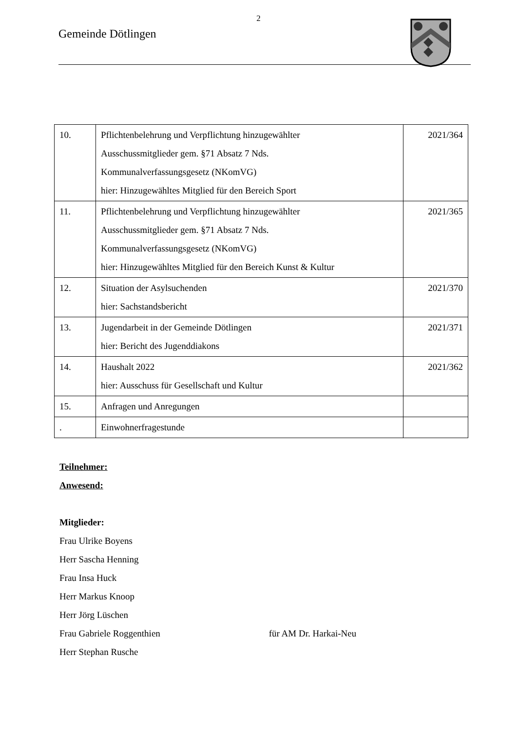2
Gemeinde Dötlingen
| 10. | Pflichtenbelehrung und Verpflichtung hinzugewählter Ausschussmitglieder gem. §71 Absatz 7 Nds. Kommunalverfassungsgesetz (NKomVG) hier: Hinzugewähltes Mitglied für den Bereich Sport | 2021/364 |
| 11. | Pflichtenbelehrung und Verpflichtung hinzugewählter Ausschussmitglieder gem. §71 Absatz 7 Nds. Kommunalverfassungsgesetz (NKomVG) hier: Hinzugewähltes Mitglied für den Bereich Kunst & Kultur | 2021/365 |
| 12. | Situation der Asylsuchenden hier: Sachstandsbericht | 2021/370 |
| 13. | Jugendarbeit in der Gemeinde Dötlingen hier: Bericht des Jugenddiakons | 2021/371 |
| 14. | Haushalt 2022 hier: Ausschuss für Gesellschaft und Kultur | 2021/362 |
| 15. | Anfragen und Anregungen | |
| . | Einwohnerfragestunde | |
Teilnehmer:
Anwesend:
Mitglieder:
Frau Ulrike Boyens
Herr Sascha Henning
Frau Insa Huck
Herr Markus Knoop
Herr Jörg Lüschen
Frau Gabriele Roggenthien für AM Dr. Harkai-Neu
Herr Stephan Rusche